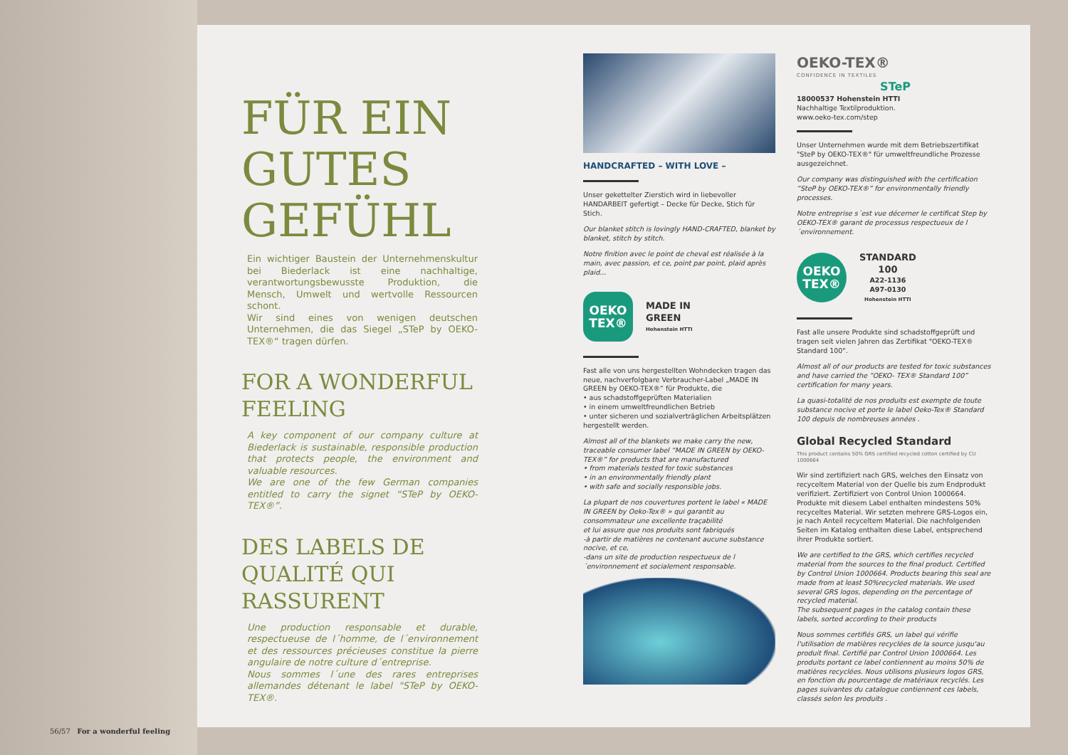FÜR EIN GUTES GEFÜHL
Ein wichtiger Baustein der Unternehmenskultur bei Biederlack ist eine nachhaltige, verantwortungsbewusste Produktion, die Mensch, Umwelt und wertvolle Ressourcen schont.
Wir sind eines von wenigen deutschen Unternehmen, die das Siegel „STeP by OEKO-TEX®“ tragen dürfen.
FOR A WONDERFUL FEELING
A key component of our company culture at Biederlack is sustainable, responsible production that protects people, the environment and valuable resources.
We are one of the few German companies entitled to carry the signet “STeP by OEKO-TEX®”.
DES LABELS DE QUALITÉ QUI RASSURENT
Une production responsable et durable, respectueuse de l´homme, de l´environnement et des ressources précieuses constitue la pierre angulaire de notre culture d´entreprise.
Nous sommes l´une des rares entreprises allemandes détenant le label "STeP by OEKO-TEX®.
HANDCRAFTED – WITH LOVE –
Unser gekettelter Zierstich wird in liebevoller HANDARBEIT gefertigt – Decke für Decke, Stich für Stich.
Our blanket stitch is lovingly HAND-CRAFTED, blanket by blanket, stitch by stitch.
Notre finition avec le point de cheval est réalisée à la main, avec passion, et ce, point par point, plaid après plaid...
OEKO
TEX®
MADE IN
GREEN
Hohenstein HTTI
Fast alle von uns hergestellten Wohndecken tragen das neue, nachverfolgbare Verbraucher-Label „MADE IN GREEN by OEKO-TEX®“ für Produkte, die
• aus schadstoffgeprüften Materialien
• in einem umweltfreundlichen Betrieb
• unter sicheren und sozialverträglichen Arbeitsplätzen hergestellt werden.
Almost all of the blankets we make carry the new, traceable consumer label “MADE IN GREEN by OEKO-TEX®” for products that are manufactured
• from materials tested for toxic substances
• in an environmentally friendly plant
• with safe and socially responsible jobs.
La plupart de nos couvertures portent le label « MADE IN GREEN by Oeko-Tex® » qui garantit au consommateur une excellente traçabilité
et lui assure que nos produits sont fabriqués
-à partir de matières ne contenant aucune substance nocive, et ce,
-dans un site de production respectueux de l´environnement et socialement responsable.
OEKO-TEX®
CONFIDENCE IN TEXTILES
STeP
18000537 Hohenstein HTTI
Nachhaltige Textilproduktion.
www.oeko-tex.com/step
Unser Unternehmen wurde mit dem Betriebszertifikat "SteP by OEKO-TEX®" für umweltfreundliche Prozesse ausgezeichnet.
Our company was distinguished with the certification “SteP by OEKO-TEX®” for environmentally friendly processes.
Notre entreprise s´est vue décerner le certificat Step by OEKO-TEX® garant de processus respectueux de l´environnement.
OEKO
TEX®
STANDARD
100
A22-1136
A97-0130
Hohenstein HTTI
Fast alle unsere Produkte sind schadstoffgeprüft und tragen seit vielen Jahren das Zertifikat "OEKO-TEX® Standard 100".
Almost all of our products are tested for toxic substances and have carried the “OEKO- TEX® Standard 100” certification for many years.
La quasi-totalité de nos produits est exempte de toute substance nocive et porte le label Oeko-Tex® Standard 100 depuis de nombreuses années .
Global Recycled Standard
This product contains 50% GRS certified recycled cotton certified by CU 1000664
Wir sind zertifiziert nach GRS, welches den Einsatz von recyceltem Material von der Quelle bis zum Endprodukt verifiziert. Zertifiziert von Control Union 1000664. Produkte mit diesem Label enthalten mindestens 50% recyceltes Material. Wir setzten mehrere GRS-Logos ein, je nach Anteil recyceltem Material. Die nachfolgenden Seiten im Katalog enthalten diese Label, entsprechend ihrer Produkte sortiert.
We are certified to the GRS, which certifies recycled material from the sources to the final product. Certified by Control Union 1000664. Products bearing this seal are made from at least 50%recycled materials. We used several GRS logos, depending on the percentage of recycled material.
The subsequent pages in the catalog contain these labels, sorted according to their products
Nous sommes certifiés GRS, un label qui vérifie l'utilisation de matières recyclées de la source jusqu'au produit final. Certifié par Control Union 1000664. Les produits portant ce label contiennent au moins 50% de matières recyclées. Nous utilisons plusieurs logos GRS, en fonction du pourcentage de matériaux recyclés. Les pages suivantes du catalogue contiennent ces labels, classés selon les produits .
56/57 For a wonderful feeling